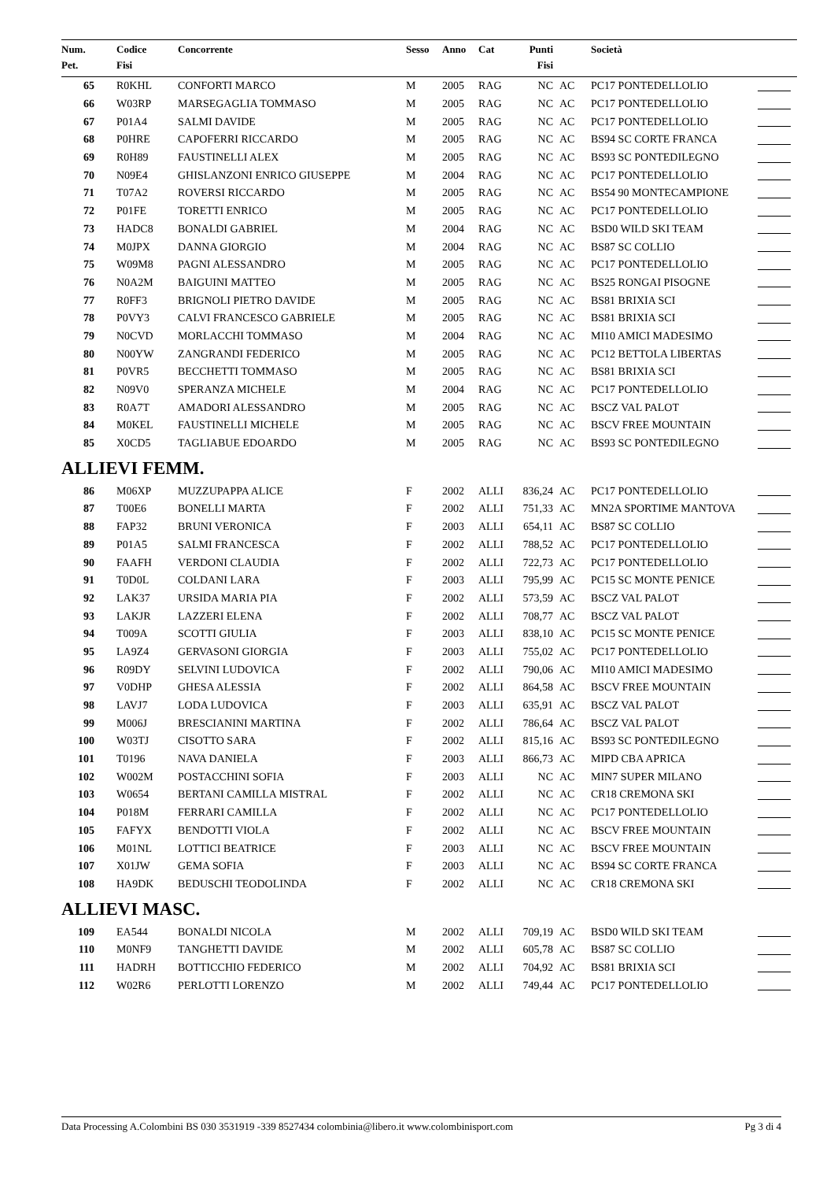| Num. | Codice | Concorrente | Sesso | Anno | Cat | Punti | | Società | |
| --- | --- | --- | --- | --- | --- | --- | --- | --- | --- |
| Pet. | Fisi | | | | | Fisi | | | |
| 65 | R0KHL | CONFORTI MARCO | M | 2005 | RAG | NC | AC | PC17 PONTEDELLOLIO | |
| 66 | W03RP | MARSEGAGLIA TOMMASO | M | 2005 | RAG | NC | AC | PC17 PONTEDELLOLIO | |
| 67 | P01A4 | SALMI DAVIDE | M | 2005 | RAG | NC | AC | PC17 PONTEDELLOLIO | |
| 68 | P0HRE | CAPOFERRI RICCARDO | M | 2005 | RAG | NC | AC | BS94 SC CORTE FRANCA | |
| 69 | R0H89 | FAUSTINELLI ALEX | M | 2005 | RAG | NC | AC | BS93 SC PONTEDILEGNO | |
| 70 | N09E4 | GHISLANZONI ENRICO GIUSEPPE | M | 2004 | RAG | NC | AC | PC17 PONTEDELLOLIO | |
| 71 | T07A2 | ROVERSI RICCARDO | M | 2005 | RAG | NC | AC | BS54 90 MONTECAMPIONE | |
| 72 | P01FE | TORETTI ENRICO | M | 2005 | RAG | NC | AC | PC17 PONTEDELLOLIO | |
| 73 | HADC8 | BONALDI GABRIEL | M | 2004 | RAG | NC | AC | BSD0 WILD SKI TEAM | |
| 74 | M0JPX | DANNA GIORGIO | M | 2004 | RAG | NC | AC | BS87 SC COLLIO | |
| 75 | W09M8 | PAGNI ALESSANDRO | M | 2005 | RAG | NC | AC | PC17 PONTEDELLOLIO | |
| 76 | N0A2M | BAIGUINI MATTEO | M | 2005 | RAG | NC | AC | BS25 RONGAI PISOGNE | |
| 77 | R0FF3 | BRIGNOLI PIETRO DAVIDE | M | 2005 | RAG | NC | AC | BS81 BRIXIA SCI | |
| 78 | P0VY3 | CALVI FRANCESCO GABRIELE | M | 2005 | RAG | NC | AC | BS81 BRIXIA SCI | |
| 79 | N0CVD | MORLACCHI TOMMASO | M | 2004 | RAG | NC | AC | MI10 AMICI MADESIMO | |
| 80 | N00YW | ZANGRANDI FEDERICO | M | 2005 | RAG | NC | AC | PC12 BETTOLA LIBERTAS | |
| 81 | P0VR5 | BECCHETTI TOMMASO | M | 2005 | RAG | NC | AC | BS81 BRIXIA SCI | |
| 82 | N09V0 | SPERANZA MICHELE | M | 2004 | RAG | NC | AC | PC17 PONTEDELLOLIO | |
| 83 | R0A7T | AMADORI ALESSANDRO | M | 2005 | RAG | NC | AC | BSCZ VAL PALOT | |
| 84 | M0KEL | FAUSTINELLI MICHELE | M | 2005 | RAG | NC | AC | BSCV FREE MOUNTAIN | |
| 85 | X0CD5 | TAGLIABUE EDOARDO | M | 2005 | RAG | NC | AC | BS93 SC PONTEDILEGNO | |
| ALLIEVI FEMM. | | | | | | | | | |
| 86 | M06XP | MUZZUPAPPA ALICE | F | 2002 | ALLI | 836,24 | AC | PC17 PONTEDELLOLIO | |
| 87 | T00E6 | BONELLI MARTA | F | 2002 | ALLI | 751,33 | AC | MN2A SPORTIME MANTOVA | |
| 88 | FAP32 | BRUNI VERONICA | F | 2003 | ALLI | 654,11 | AC | BS87 SC COLLIO | |
| 89 | P01A5 | SALMI FRANCESCA | F | 2002 | ALLI | 788,52 | AC | PC17 PONTEDELLOLIO | |
| 90 | FAAFH | VERDONI CLAUDIA | F | 2002 | ALLI | 722,73 | AC | PC17 PONTEDELLOLIO | |
| 91 | T0D0L | COLDANI LARA | F | 2003 | ALLI | 795,99 | AC | PC15 SC MONTE PENICE | |
| 92 | LAK37 | URSIDA MARIA PIA | F | 2002 | ALLI | 573,59 | AC | BSCZ VAL PALOT | |
| 93 | LAKJR | LAZZERI ELENA | F | 2002 | ALLI | 708,77 | AC | BSCZ VAL PALOT | |
| 94 | T009A | SCOTTI GIULIA | F | 2003 | ALLI | 838,10 | AC | PC15 SC MONTE PENICE | |
| 95 | LA9Z4 | GERVASONI GIORGIA | F | 2003 | ALLI | 755,02 | AC | PC17 PONTEDELLOLIO | |
| 96 | R09DY | SELVINI LUDOVICA | F | 2002 | ALLI | 790,06 | AC | MI10 AMICI MADESIMO | |
| 97 | V0DHP | GHESA ALESSIA | F | 2002 | ALLI | 864,58 | AC | BSCV FREE MOUNTAIN | |
| 98 | LAVJ7 | LODA LUDOVICA | F | 2003 | ALLI | 635,91 | AC | BSCZ VAL PALOT | |
| 99 | M006J | BRESCIANINI MARTINA | F | 2002 | ALLI | 786,64 | AC | BSCZ VAL PALOT | |
| 100 | W03TJ | CISOTTO SARA | F | 2002 | ALLI | 815,16 | AC | BS93 SC PONTEDILEGNO | |
| 101 | T0196 | NAVA DANIELA | F | 2003 | ALLI | 866,73 | AC | MIPD CBA APRICA | |
| 102 | W002M | POSTACCHINI SOFIA | F | 2003 | ALLI | NC | AC | MIN7 SUPER MILANO | |
| 103 | W0654 | BERTANI CAMILLA MISTRAL | F | 2002 | ALLI | NC | AC | CR18 CREMONA SKI | |
| 104 | P018M | FERRARI CAMILLA | F | 2002 | ALLI | NC | AC | PC17 PONTEDELLOLIO | |
| 105 | FAFYX | BENDOTTI VIOLA | F | 2002 | ALLI | NC | AC | BSCV FREE MOUNTAIN | |
| 106 | M01NL | LOTTICI BEATRICE | F | 2003 | ALLI | NC | AC | BSCV FREE MOUNTAIN | |
| 107 | X01JW | GEMA SOFIA | F | 2003 | ALLI | NC | AC | BS94 SC CORTE FRANCA | |
| 108 | HA9DK | BEDUSCHI TEODOLINDA | F | 2002 | ALLI | NC | AC | CR18 CREMONA SKI | |
| ALLIEVI MASC. | | | | | | | | | |
| 109 | EA544 | BONALDI NICOLA | M | 2002 | ALLI | 709,19 | AC | BSD0 WILD SKI TEAM | |
| 110 | M0NF9 | TANGHETTI DAVIDE | M | 2002 | ALLI | 605,78 | AC | BS87 SC COLLIO | |
| 111 | HADRH | BOTTICCHIO FEDERICO | M | 2002 | ALLI | 704,92 | AC | BS81 BRIXIA SCI | |
| 112 | W02R6 | PERLOTTI LORENZO | M | 2002 | ALLI | 749,44 | AC | PC17 PONTEDELLOLIO | |
Data Processing A.Colombini BS 030 3531919 -339 8527434 colombinia@libero.it www.colombinisport.com Pg 3 di 4